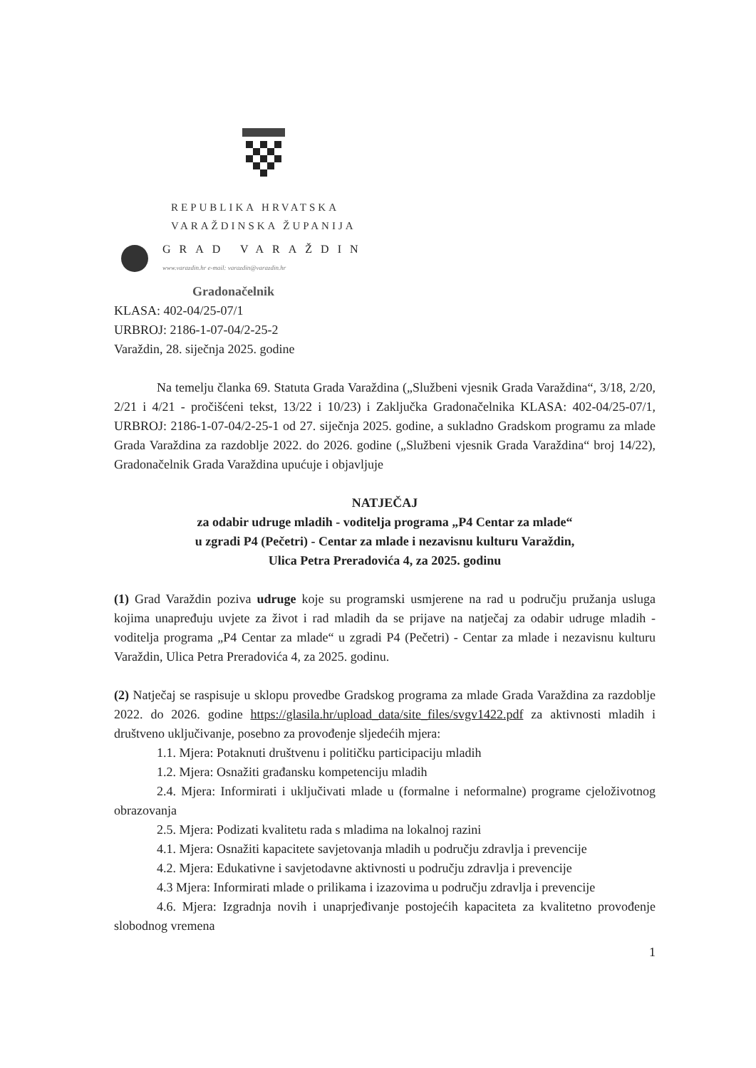REPUBLIKA HRVATSKA
VARAŽDINSKA ŽUPANIJA
GRAD VARAŽDIN
www.varazdin.hr e-mail: varazdin@varazdin.hr
Gradonačelnik
KLASA: 402-04/25-07/1
URBROJ: 2186-1-07-04/2-25-2
Varaždin, 28. siječnja 2025. godine
Na temelju članka 69. Statuta Grada Varaždina („Službeni vjesnik Grada Varaždina“, 3/18, 2/20, 2/21 i 4/21 - pročišćeni tekst, 13/22 i 10/23) i Zaključka Gradonačelnika KLASA: 402-04/25-07/1, URBROJ: 2186-1-07-04/2-25-1 od 27. siječnja 2025. godine, a sukladno Gradskom programu za mlade Grada Varaždina za razdoblje 2022. do 2026. godine („Službeni vjesnik Grada Varaždina“ broj 14/22), Gradonačelnik Grada Varaždina upućuje i objavljuje
NATJEČAJ
za odabir udruge mladih - voditelja programa „P4 Centar za mlade“
u zgradi P4 (Pečetri) - Centar za mlade i nezavisnu kulturu Varaždin,
Ulica Petra Preradovića 4, za 2025. godinu
(1) Grad Varaždin poziva udruge koje su programski usmjerene na rad u području pružanja usluga kojima unapređuju uvjete za život i rad mladih da se prijave na natječaj za odabir udruge mladih - voditelja programa „P4 Centar za mlade“ u zgradi P4 (Pečetri) - Centar za mlade i nezavisnu kulturu Varaždin, Ulica Petra Preradovića 4, za 2025. godinu.
(2) Natječaj se raspisuje u sklopu provedbe Gradskog programa za mlade Grada Varaždina za razdoblje 2022. do 2026. godine https://glasila.hr/upload_data/site_files/svgv1422.pdf za aktivnosti mladih i društveno uključivanje, posebno za provođenje sljedećih mjera:
1.1. Mjera: Potaknuti društvenu i političku participaciju mladih
1.2. Mjera: Osnažiti građansku kompetenciju mladih
2.4. Mjera: Informirati i uključivati mlade u (formalne i neformalne) programe cjeloživotnog obrazovanja
2.5. Mjera: Podizati kvalitetu rada s mladima na lokalnoj razini
4.1. Mjera: Osnažiti kapacitete savjetovanja mladih u području zdravlja i prevencije
4.2. Mjera: Edukativne i savjetodavne aktivnosti u području zdravlja i prevencije
4.3 Mjera: Informirati mlade o prilikama i izazovima u području zdravlja i prevencije
4.6. Mjera: Izgradnja novih i unaprjeđivanje postojećih kapaciteta za kvalitetno provođenje slobodnog vremena
1